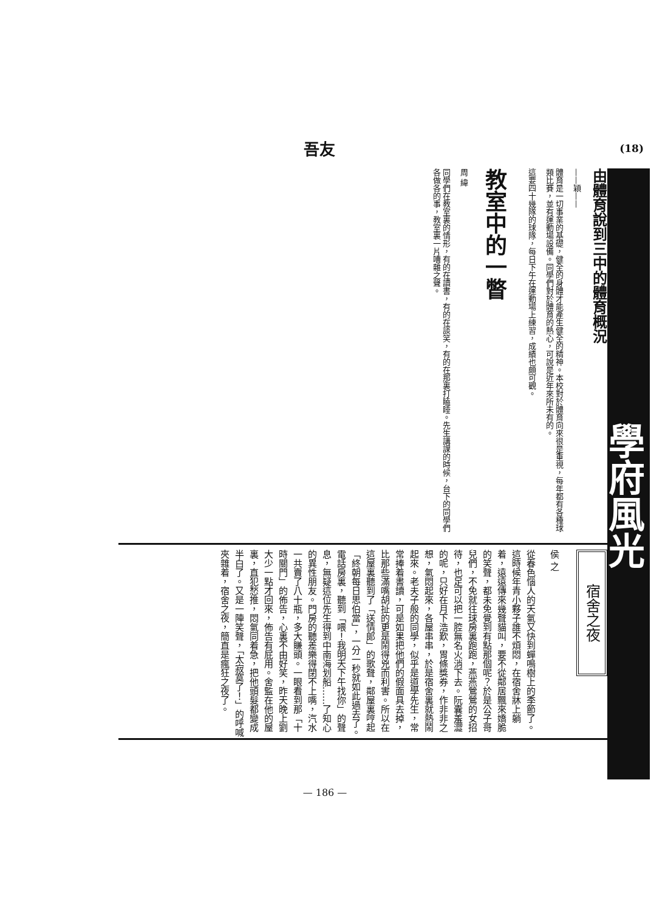吾友
(18)
學府風光
由體育說到三中的體育概況
——穎——
體育是一切事業的基礎，健全的身體才能產生健全的精神。本校對於體育向來很是重視，每年都有各種球類比賽，並有運動場設備。同學們對於體育的熱心，可說是近年來所未有的。
這要四十幾隊的球隊，每日下午在運動場上練習，成績也頗可觀。
教室中的一瞥
周 緯
同學們在教室裏的情形，有的在讀書，有的在談笑，有的在那裏打瞌睡。先生講課的時候，台下的同學們各做各的事，教室裏一片嘈雜之聲。
宿舍之夜
侯 之
從春色惱人的天氣又快到蟬鳴樹上的季節了。這時候年青小夥子誰不煩悶，在宿舍牀上躺着，遠遠傳來幾聲貓叫，要不從鄰居飄來嬌脆的笑聲，都未免覺到有點那個呢？於是公子哥兒們，不免就往球房裏跑跑，燕燕鶯鶯的女招待，也足可以把一腔無名火消下去。阮囊羞澀的呢，只好在月下浩歎，胃條獎券，作非非之想，氣悶起來，各屋串串，於是宿舍裏就熱鬧起來。老夫子般的同學，似乎是道學先生，常常捧着書讀，可是如果把他們的假面具去掉，比那些滿嘴胡扯的更是鬧得兇而利害。所以在這屋裏聽到了「送情郎」的歌聲，鄰屋裏哼起「終朝每日思伯當」，一分一秒就如此過去了。電話房裏，聽到「喂！我明天下午找你」的聲息，無疑這位先生得到中南海划船……了知心的異性朋友。門房的聽差樂得閉不上嘴，汽水一共賣了八十瓶，多大賺頭。一眼看到那「十時關門」的佈告，心裏不由好笑，昨天晚上劉大少一點才回來，佈告有屁用。舍監在他的屋裏，直犯愁推，悶氣同着急，把他頭髮都變成半白了。又是一陣笑聲，「太寂寞了！」的呼喊夾雜着，宿舍之夜，簡直是瘋狂之夜了。
— 186 —